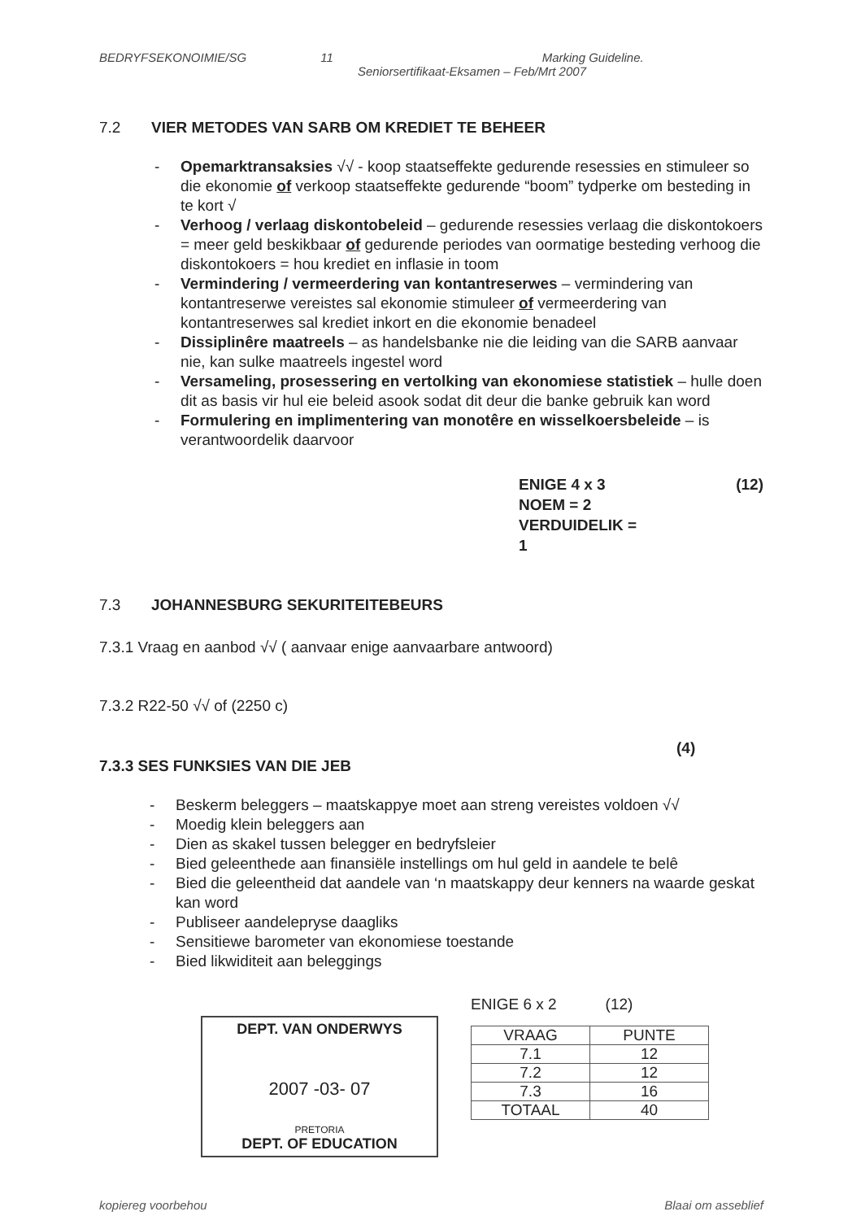BEDRYFSEKONOIMIE/SG 11 Marking Guideline.
Seniorsertifikaat-Eksamen – Feb/Mrt 2007
7.2 VIER METODES VAN SARB OM KREDIET TE BEHEER
- Opemarktransaksies √√ - koop staatseffekte gedurende resessies en stimuleer so die ekonomie of verkoop staatseffekte gedurende “boom” tydperke om besteding in te kort √
- Verhoog / verlaag diskontobeleid – gedurende resessies verlaag die diskontokoers = meer geld beskikbaar of gedurende periodes van oormatige besteding verhoog die diskontokoers = hou krediet en inflasie in toom
- Vermindering / vermeerdering van kontantreserwes – vermindering van kontantreserwe vereistes sal ekonomie stimuleer of vermeerdering van kontantreserwes sal krediet inkort en die ekonomie benadeel
- Dissiplinêre maatreels – as handelsbanke nie die leiding van die SARB aanvaar nie, kan sulke maatreels ingestel word
- Versameling, prosessering en vertolking van ekonomiese statistiek – hulle doen dit as basis vir hul eie beleid asook sodat dit deur die banke gebruik kan word
- Formulering en implimentering van monotêre en wisselkoersbeleide – is verantwoordelik daarvoor
ENIGE 4 x 3
NOEM = 2
VERDUIDELIK = 1
(12)
7.3 JOHANNESBURG SEKURITEITEBEURS
7.3.1 Vraag en aanbod √√ ( aanvaar enige aanvaarbare antwoord)
7.3.2 R22-50 √√ of (2250 c)
(4)
7.3.3 SES FUNKSIES VAN DIE JEB
- Beskerm beleggers – maatskappye moet aan streng vereistes voldoen √√
- Moedig klein beleggers aan
- Dien as skakel tussen belegger en bedryfsleier
- Bied geleenthede aan finansiële instellings om hul geld in aandele te belê
- Bied die geleentheid dat aandele van ‘n maatskappy deur kenners na waarde geskat kan word
- Publiseer aandelepryse daagliks
- Sensitiewe barometer van ekonomiese toestande
- Bied likwiditeit aan beleggings
DEPT. VAN ONDERWYS
2007 -03- 07
PRETORIA
DEPT. OF EDUCATION
ENIGE 6 x 2 (12)
| VRAAG | PUNTE |
| --- | --- |
| 7.1 | 12 |
| 7.2 | 12 |
| 7.3 | 16 |
| TOTAAL | 40 |
kopiereg voorbehou Blaai om asseblief